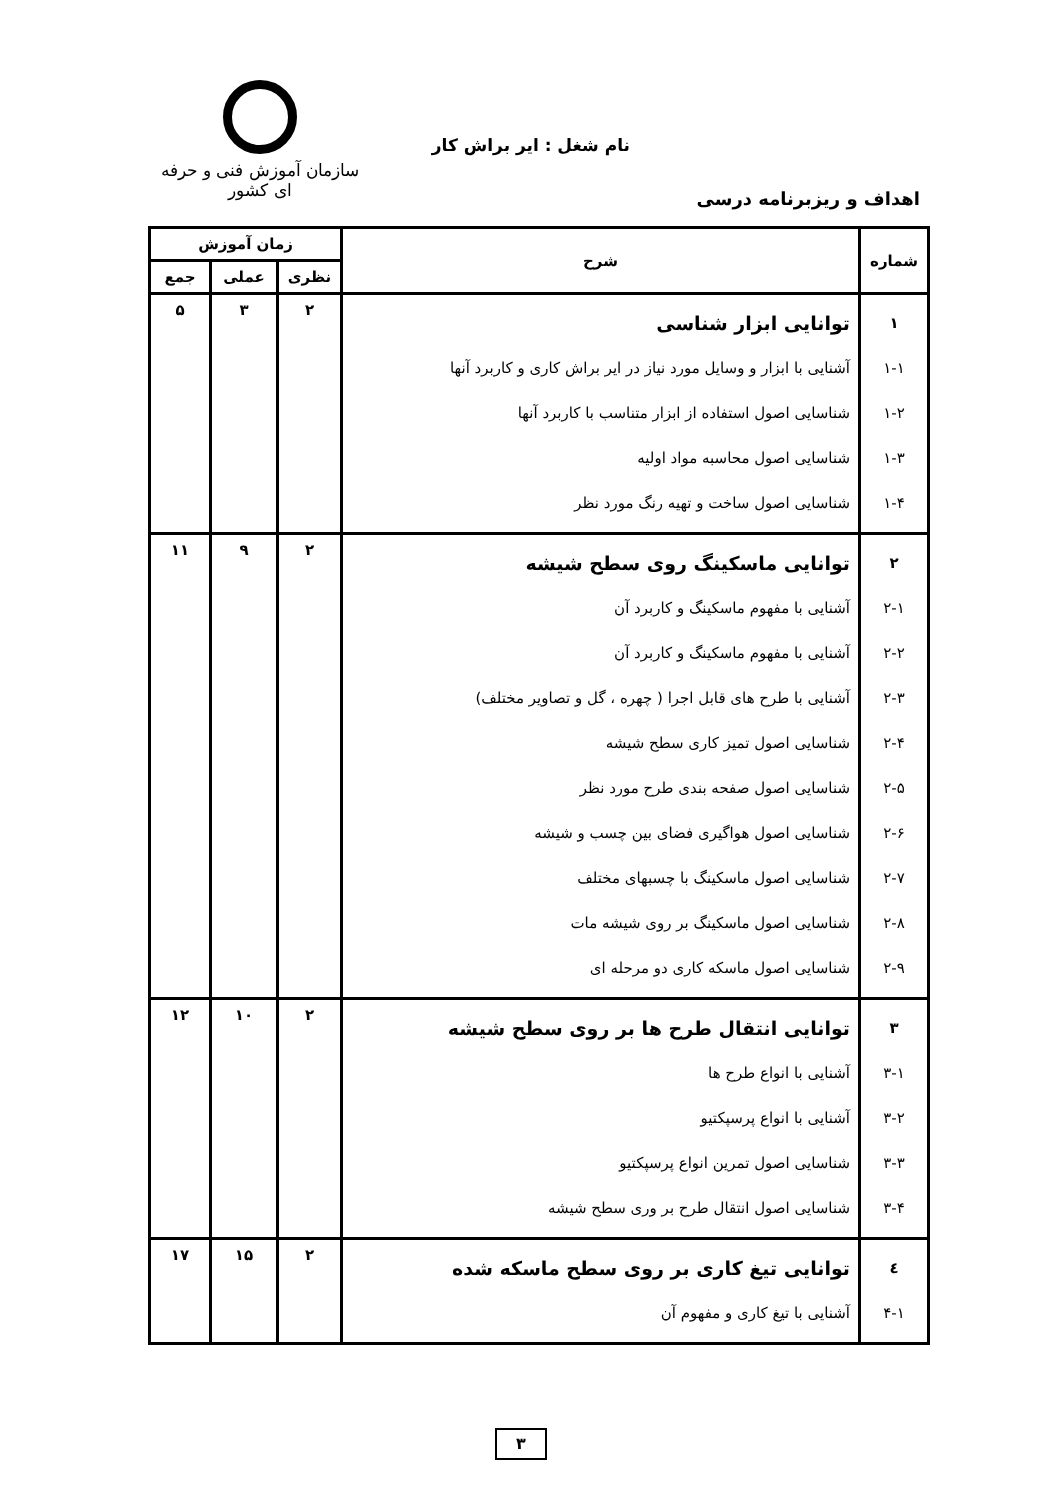نام شغل : ایر براش کار
سازمان آموزش فنی و حرفه ای کشور
اهداف و ریزبرنامه درسی
| شماره | شرح | زمان آموزش | | |
| --- | --- | --- | --- | --- |
| | | نظری | عملی | جمع |
| ۱ ۱-۱ ۱-۲ ۱-۳ ۱-۴ | توانایی ابزار شناسی آشنایی با ابزار و وسایل مورد نیاز در ایر براش کاری و کاربرد آنها شناسایی اصول استفاده از ابزار متناسب با کاربرد آنها شناسایی اصول محاسبه مواد اولیه شناسایی اصول ساخت و تهیه رنگ مورد نظر | ۲ | ۳ | ۵ |
| ۲ ۲-۱ ۲-۲ ۲-۳ ۲-۴ ۲-۵ ۲-۶ ۲-۷ ۲-۸ ۲-۹ | توانایی ماسکینگ روی سطح شیشه آشنایی با مفهوم ماسکینگ و کاربرد آن آشنایی با مفهوم ماسکینگ و کاربرد آن آشنایی با طرح های قابل اجرا ( چهره ، گل و تصاویر مختلف) شناسایی اصول تمیز کاری سطح شیشه شناسایی اصول صفحه بندی طرح مورد نظر شناسایی اصول هواگیری فضای بین چسب و شیشه شناسایی اصول ماسکینگ با چسبهای مختلف شناسایی اصول ماسکینگ بر روی شیشه مات شناسایی اصول ماسکه کاری دو مرحله ای | ۲ | ۹ | ۱۱ |
| ۳ ۳-۱ ۳-۲ ۳-۳ ۳-۴ | توانایی انتقال طرح ها بر روی سطح شیشه آشنایی با انواع طرح ها آشنایی با انواع پرسپکتیو شناسایی اصول تمرین انواع پرسپکتیو شناسایی اصول انتقال طرح بر وری سطح شیشه | ۲ | ۱۰ | ۱۲ |
| ٤ ۴-۱ | توانایی تیغ کاری بر روی سطح ماسکه شده آشنایی با تیغ کاری و مفهوم آن | ۲ | ۱۵ | ۱۷ |
۳